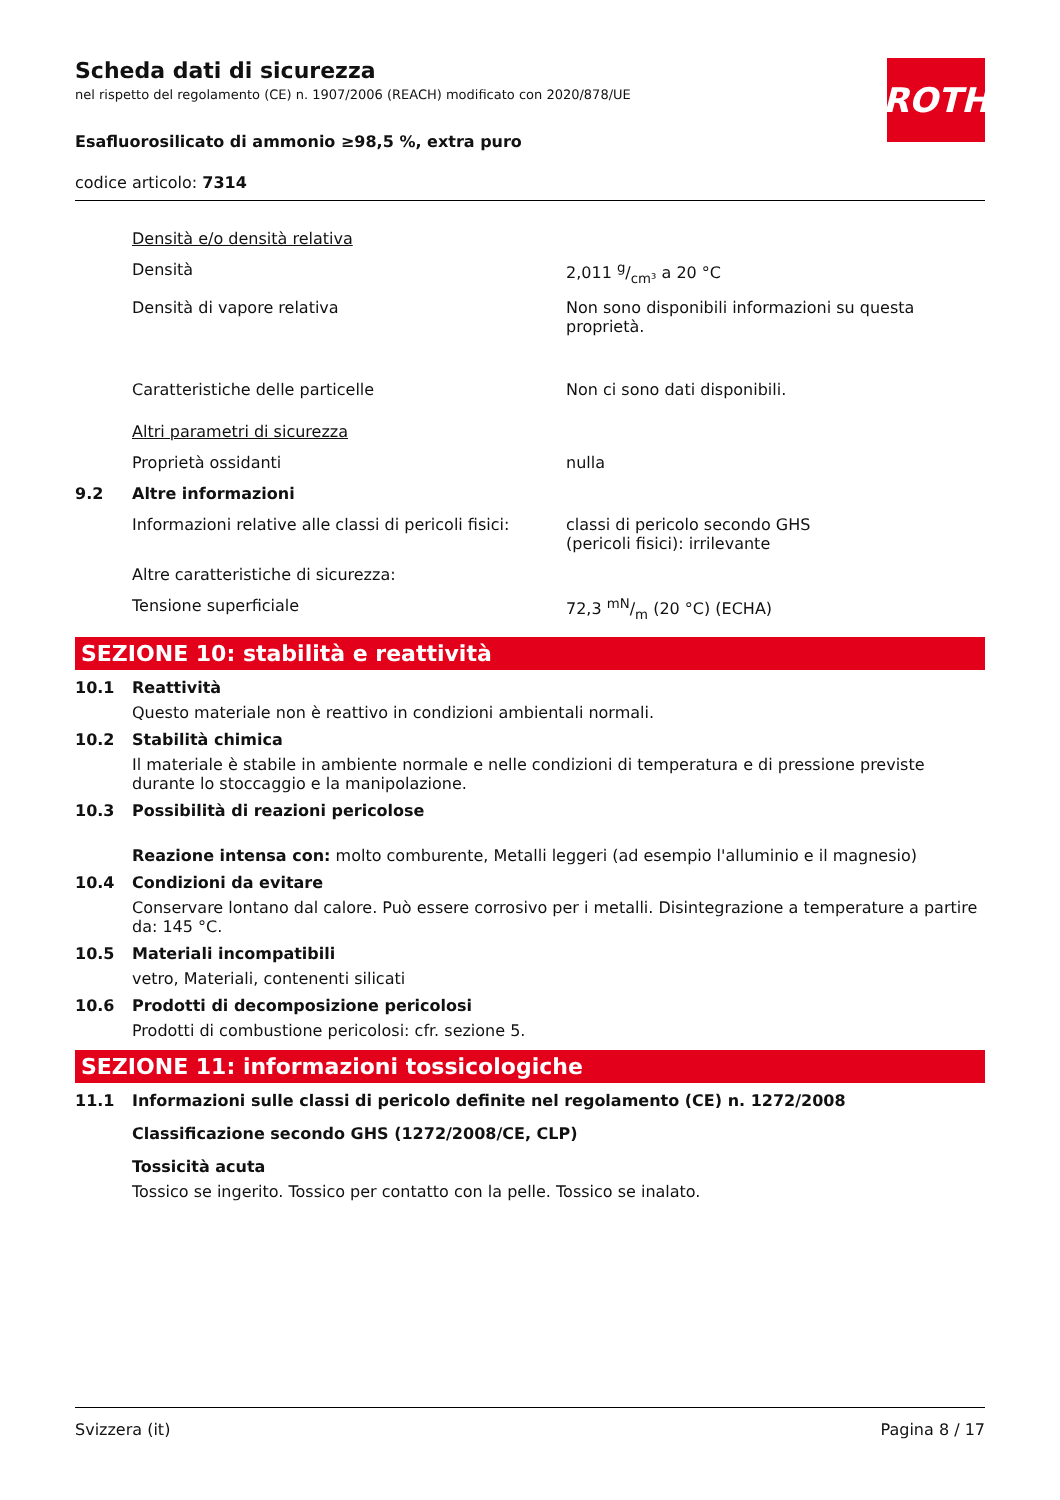ROTH
Scheda dati di sicurezza
nel rispetto del regolamento (CE) n. 1907/2006 (REACH) modificato con 2020/878/UE
Esafluorosilicato di ammonio ≥98,5 %, extra puro
codice articolo: 7314
| | Densità e/o densità relativa | |
| | Densità | 2,011 g/cm³ a 20 °C |
| | Densità di vapore relativa | Non sono disponibili informazioni su questa proprietà. |
| | Caratteristiche delle particelle | Non ci sono dati disponibili. |
| | Altri parametri di sicurezza | |
| | Proprietà ossidanti | nulla |
| 9.2 | Altre informazioni | |
| | Informazioni relative alle classi di pericoli fisici: | classi di pericolo secondo GHS (pericoli fisici): irrilevante |
| | Altre caratteristiche di sicurezza: | |
| | Tensione superficiale | 72,3 mN/m (20 °C) (ECHA) |
SEZIONE 10: stabilità e reattività
10.1 Reattività
Questo materiale non è reattivo in condizioni ambientali normali.
10.2 Stabilità chimica
Il materiale è stabile in ambiente normale e nelle condizioni di temperatura e di pressione previste durante lo stoccaggio e la manipolazione.
10.3 Possibilità di reazioni pericolose
Reazione intensa con: molto comburente, Metalli leggeri (ad esempio l'alluminio e il magnesio)
10.4 Condizioni da evitare
Conservare lontano dal calore. Può essere corrosivo per i metalli. Disintegrazione a temperature a partire da: 145 °C.
10.5 Materiali incompatibili
vetro, Materiali, contenenti silicati
10.6 Prodotti di decomposizione pericolosi
Prodotti di combustione pericolosi: cfr. sezione 5.
SEZIONE 11: informazioni tossicologiche
11.1 Informazioni sulle classi di pericolo definite nel regolamento (CE) n. 1272/2008
Classificazione secondo GHS (1272/2008/CE, CLP)
Tossicità acuta
Tossico se ingerito. Tossico per contatto con la pelle. Tossico se inalato.
Svizzera (it) Pagina 8 / 17